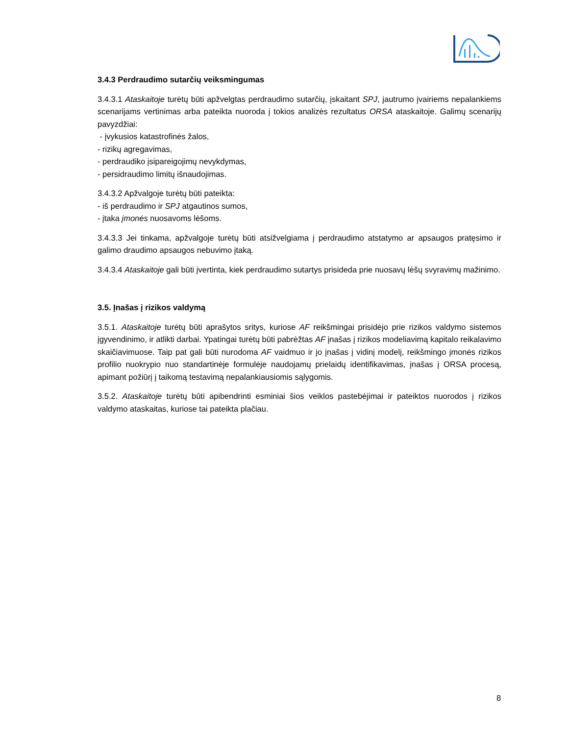3.4.3 Perdraudimo sutarčių veiksmingumas
3.4.3.1 Ataskaitoje turėtų būti apžvelgtas perdraudimo sutarčių, įskaitant SPJ, jautrumo įvairiems nepalankiems scenarijams vertinimas arba pateikta nuoroda į tokios analizės rezultatus ORSA ataskaitoje. Galimų scenarijų pavyzdžiai:
- įvykusios katastrofinės žalos,
- rizikų agregavimas,
- perdraudiko įsipareigojimų nevykdymas,
- persidraudimo limitų išnaudojimas.
3.4.3.2 Apžvalgoje turėtų būti pateikta:
- iš perdraudimo ir SPJ atgautinos sumos,
- įtaka įmonės nuosavoms lėšoms.
3.4.3.3 Jei tinkama, apžvalgoje turėtų būti atsižvelgiama į perdraudimo atstatymo ar apsaugos pratęsimo ir galimo draudimo apsaugos nebuvimo įtaką.
3.4.3.4 Ataskaitoje gali būti įvertinta, kiek perdraudimo sutartys prisideda prie nuosavų lėšų svyravimų mažinimo.
3.5. Įnašas į rizikos valdymą
3.5.1. Ataskaitoje turėtų būti aprašytos sritys, kuriose AF reikšmingai prisidėjo prie rizikos valdymo sistemos įgyvendinimo, ir atlikti darbai. Ypatingai turėtų būti pabrėžtas AF įnašas į rizikos modeliavimą kapitalo reikalavimo skaičiavimuose. Taip pat gali būti nurodoma AF vaidmuo ir jo įnašas į vidinį modelį, reikšmingo įmonės rizikos profilio nuokrypio nuo standartinėje formulėje naudojamų prielaidų identifikavimas, įnašas į ORSA procesą, apimant požiūrį į taikomą testavimą nepalankiausiomis sąlygomis.
3.5.2. Ataskaitoje turėtų būti apibendrinti esminiai šios veiklos pastebėjimai ir pateiktos nuorodos į rizikos valdymo ataskaitas, kuriose tai pateikta plačiau.
8